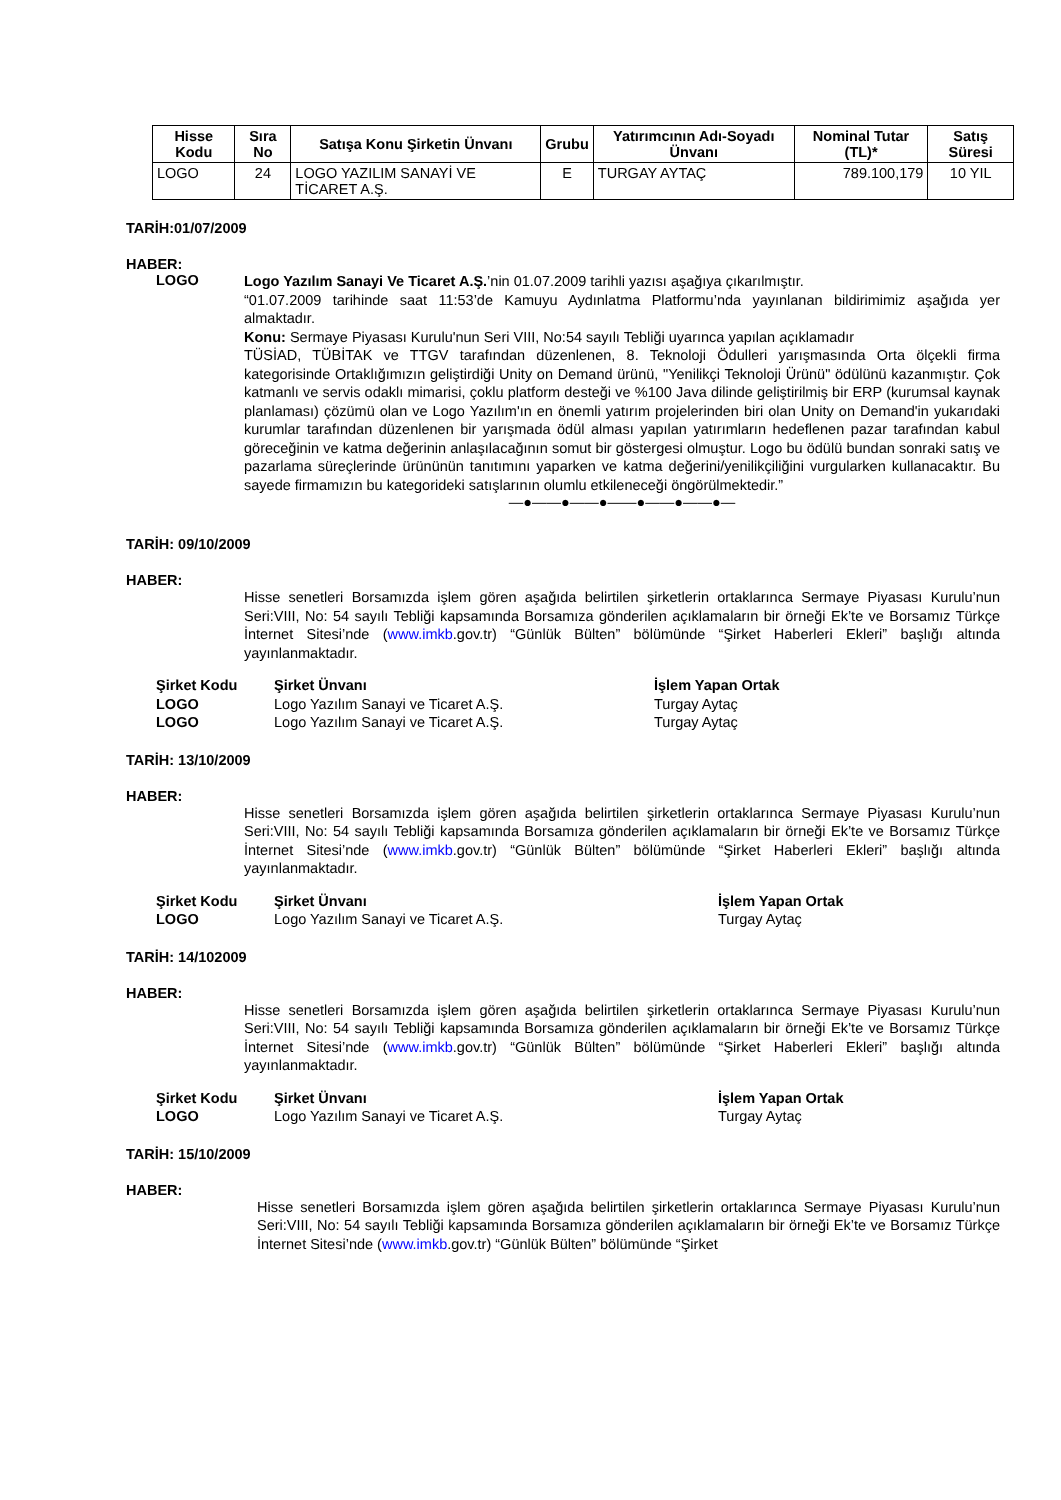| Hisse Kodu | Sıra No | Satışa Konu Şirketin Ünvanı | Grubu | Yatırımcının Adı-Soyadı Ünvanı | Nominal Tutar (TL)* | Satış Süresi |
| --- | --- | --- | --- | --- | --- | --- |
| LOGO | 24 | LOGO YAZILIM SANAYİ VE TİCARET A.Ş. | E | TURGAY AYTAÇ | 789.100,179 | 10 YIL |
TARİH:01/07/2009
HABER:
LOGO
Logo Yazılım Sanayi Ve Ticaret A.Ş.’nin 01.07.2009 tarihli yazısı aşağıya çıkarılmıştır.
“01.07.2009 tarihinde saat 11:53’de Kamuyu Aydınlatma Platformu’nda yayınlanan bildirimimiz aşağıda yer almaktadır.
Konu: Sermaye Piyasası Kurulu'nun Seri VIII, No:54 sayılı Tebliği uyarınca yapılan açıklamadır
TÜSİAD, TÜBİTAK ve TTGV tarafından düzenlenen, 8. Teknoloji Ödulleri yarışmasında Orta ölçekli firma kategorisinde Ortaklığımızın geliştirdiği Unity on Demand ürünü, "Yenilikçi Teknoloji Ürünü" ödülünü kazanmıştır. Çok katmanlı ve servis odaklı mimarisi, çoklu platform desteği ve %100 Java dilinde geliştirilmiş bir ERP (kurumsal kaynak planlaması) çözümü olan ve Logo Yazılım'ın en önemli yatırım projelerinden biri olan Unity on Demand'in yukarıdaki kurumlar tarafından düzenlenen bir yarışmada ödül alması yapılan yatırımların hedeflenen pazar tarafından kabul göreceğinin ve katma değerinin anlaşılacağının somut bir göstergesi olmuştur. Logo bu ödülü bundan sonraki satış ve pazarlama süreçlerinde ürününün tanıtımını yaparken ve katma değerini/yenilikçiliğini vurgularken kullanacaktır. Bu sayede firmamızın bu kategorideki satışlarının olumlu etkileneceği öngörülmektedir.”
—●——●——●——●——●——●—
TARİH: 09/10/2009
HABER:
Hisse senetleri Borsamızda işlem gören aşağıda belirtilen şirketlerin ortaklarınca Sermaye Piyasası Kurulu’nun Seri:VIII, No: 54 sayılı Tebliği kapsamında Borsamıza gönderilen açıklamaların bir örneği Ek’te ve Borsamız Türkçe İnternet Sitesi’nde (www.imkb.gov.tr) “Günlük Bülten” bölümünde “Şirket Haberleri Ekleri” başlığı altında yayınlanmaktadır.
| Şirket Kodu | Şirket Ünvanı | İşlem Yapan Ortak |
| --- | --- | --- |
| LOGO | Logo Yazılım Sanayi ve Ticaret A.Ş. | Turgay Aytaç |
| LOGO | Logo Yazılım Sanayi ve Ticaret A.Ş. | Turgay Aytaç |
TARİH: 13/10/2009
HABER:
Hisse senetleri Borsamızda işlem gören aşağıda belirtilen şirketlerin ortaklarınca Sermaye Piyasası Kurulu’nun Seri:VIII, No: 54 sayılı Tebliği kapsamında Borsamıza gönderilen açıklamaların bir örneği Ek’te ve Borsamız Türkçe İnternet Sitesi’nde (www.imkb.gov.tr) “Günlük Bülten” bölümünde “Şirket Haberleri Ekleri” başlığı altında yayınlanmaktadır.
| Şirket Kodu | Şirket Ünvanı | İşlem Yapan Ortak |
| --- | --- | --- |
| LOGO | Logo Yazılım Sanayi ve Ticaret A.Ş. | Turgay Aytaç |
TARİH: 14/102009
HABER:
Hisse senetleri Borsamızda işlem gören aşağıda belirtilen şirketlerin ortaklarınca Sermaye Piyasası Kurulu’nun Seri:VIII, No: 54 sayılı Tebliği kapsamında Borsamıza gönderilen açıklamaların bir örneği Ek’te ve Borsamız Türkçe İnternet Sitesi’nde (www.imkb.gov.tr) “Günlük Bülten” bölümünde “Şirket Haberleri Ekleri” başlığı altında yayınlanmaktadır.
| Şirket Kodu | Şirket Ünvanı | İşlem Yapan Ortak |
| --- | --- | --- |
| LOGO | Logo Yazılım Sanayi ve Ticaret A.Ş. | Turgay Aytaç |
TARİH: 15/10/2009
HABER:
Hisse senetleri Borsamızda işlem gören aşağıda belirtilen şirketlerin ortaklarınca Sermaye Piyasası Kurulu’nun Seri:VIII, No: 54 sayılı Tebliği kapsamında Borsamıza gönderilen açıklamaların bir örneği Ek’te ve Borsamız Türkçe İnternet Sitesi’nde (www.imkb.gov.tr) “Günlük Bülten” bölümünde “Şirket